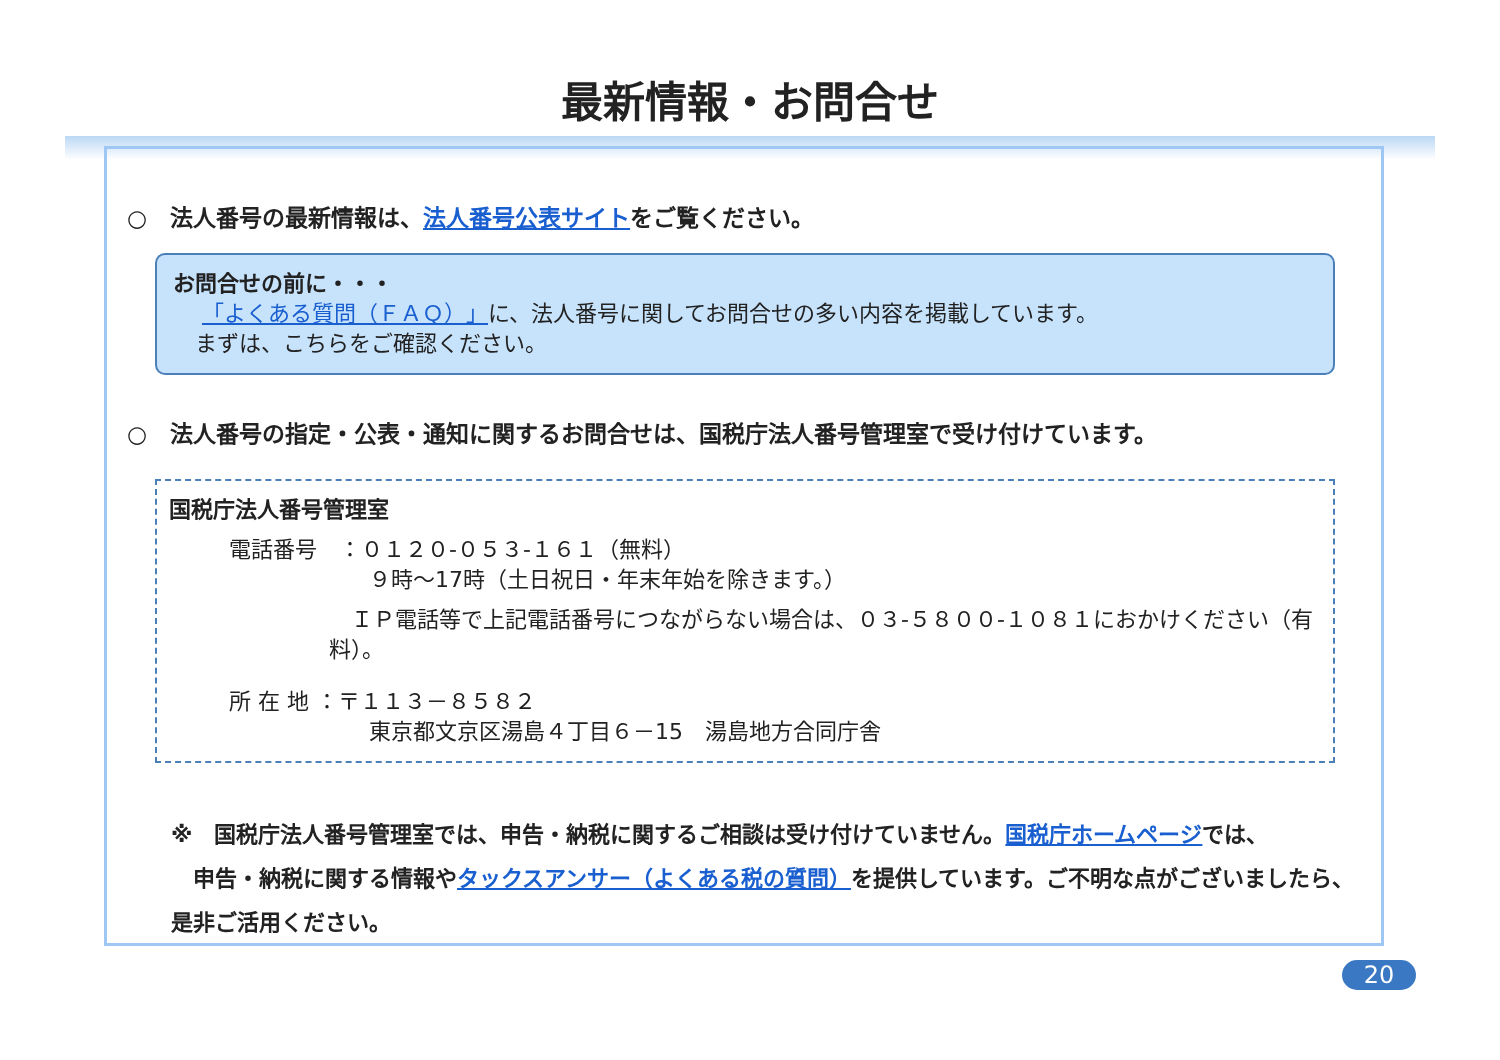最新情報・お問合せ
○　法人番号の最新情報は、法人番号公表サイトをご覧ください。
お問合せの前に・・・
　 「よくある質問（ＦＡＱ）」に、法人番号に関してお問合せの多い内容を掲載しています。
　まずは、こちらをご確認ください。
○　法人番号の指定・公表・通知に関するお問合せは、国税庁法人番号管理室で受け付けています。
国税庁法人番号管理室
電話番号　：０１２０-０５３-１６１（無料）
９時～17時（土日祝日・年末年始を除きます。）
　ＩＰ電話等で上記電話番号につながらない場合は、０３-５８００-１０８１におかけください（有料）。
所 在 地 ：〒１１３－８５８２
東京都文京区湯島４丁目６－15　湯島地方合同庁舎
※　国税庁法人番号管理室では、申告・納税に関するご相談は受け付けていません。国税庁ホームページでは、
　申告・納税に関する情報やタックスアンサー（よくある税の質問）を提供しています。ご不明な点がございましたら、是非ご活用ください。
20